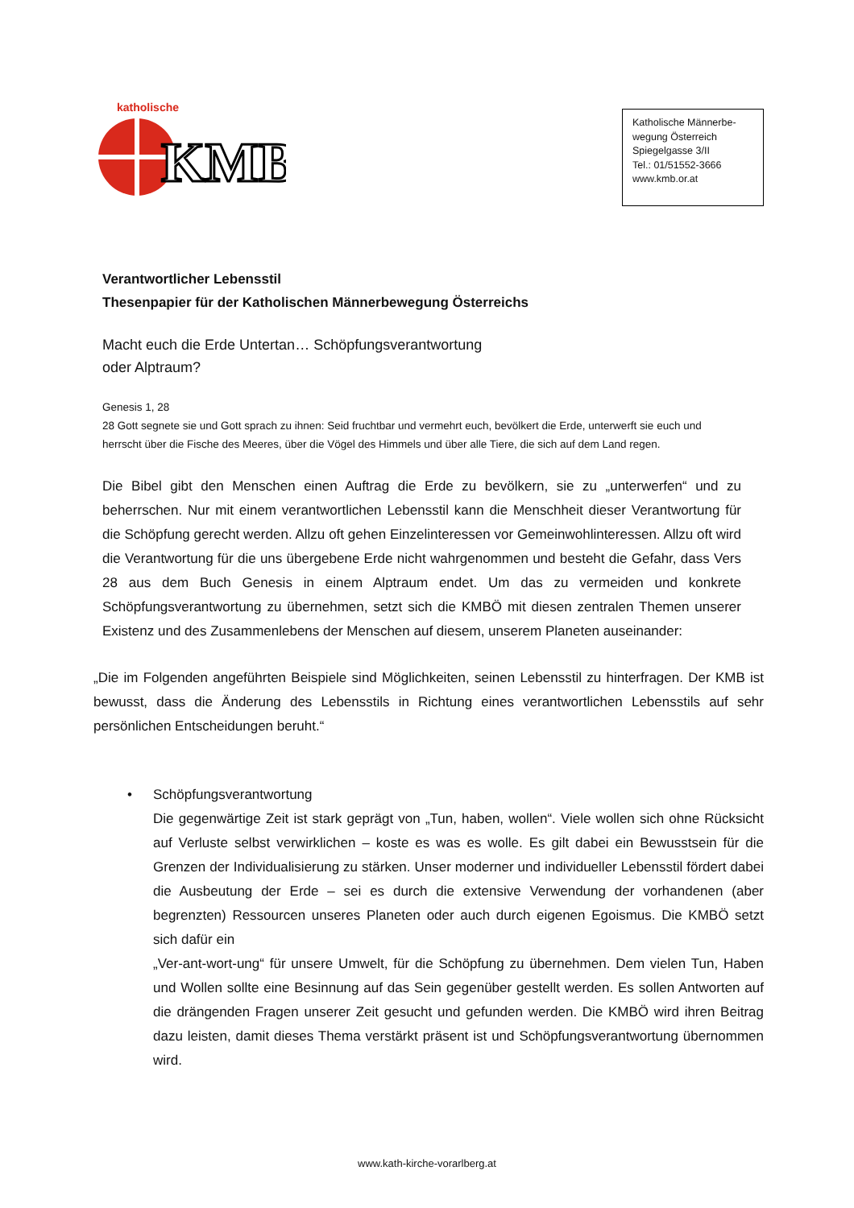KMB
katholische
Katholische Männerbe-
wegung Österreich
Spiegelgasse 3/II
Tel.: 01/51552-3666
www.kmb.or.at
Verantwortlicher Lebensstil
Thesenpapier für der Katholischen Männerbewegung Österreichs
Macht euch die Erde Untertan… Schöpfungsverantwortung
oder Alptraum?
Genesis 1, 28
28 Gott segnete sie und Gott sprach zu ihnen: Seid fruchtbar und vermehrt euch, bevölkert die Erde, unterwerft sie euch und herrscht über die Fische des Meeres, über die Vögel des Himmels und über alle Tiere, die sich auf dem Land regen.
Die Bibel gibt den Menschen einen Auftrag die Erde zu bevölkern, sie zu „unterwerfen“ und zu beherrschen. Nur mit einem verantwortlichen Lebensstil kann die Menschheit dieser Verantwortung für die Schöpfung gerecht werden. Allzu oft gehen Einzelinteressen vor Gemeinwohlinteressen. Allzu oft wird die Verantwortung für die uns übergebene Erde nicht wahrgenommen und besteht die Gefahr, dass Vers 28 aus dem Buch Genesis in einem Alptraum endet. Um das zu vermeiden und konkrete Schöpfungsverantwortung zu übernehmen, setzt sich die KMBÖ mit diesen zentralen Themen unserer Existenz und des Zusammenlebens der Menschen auf diesem, unserem Planeten auseinander:
„Die im Folgenden angeführten Beispiele sind Möglichkeiten, seinen Lebensstil zu hinterfragen. Der KMB ist bewusst, dass die Änderung des Lebensstils in Richtung eines verantwortlichen Lebensstils auf sehr persönlichen Entscheidungen beruht.“
• Schöpfungsverantwortung
Die gegenwärtige Zeit ist stark geprägt von „Tun, haben, wollen“. Viele wollen sich ohne Rücksicht auf Verluste selbst verwirklichen – koste es was es wolle. Es gilt dabei ein Bewusstsein für die Grenzen der Individualisierung zu stärken. Unser moderner und individueller Lebensstil fördert dabei die Ausbeutung der Erde – sei es durch die extensive Verwendung der vorhandenen (aber begrenzten) Ressourcen unseres Planeten oder auch durch eigenen Egoismus. Die KMBÖ setzt sich dafür ein
„Ver-ant-wort-ung“ für unsere Umwelt, für die Schöpfung zu übernehmen. Dem vielen Tun, Haben und Wollen sollte eine Besinnung auf das Sein gegenüber gestellt werden. Es sollen Antworten auf die drängenden Fragen unserer Zeit gesucht und gefunden werden. Die KMBÖ wird ihren Beitrag dazu leisten, damit dieses Thema verstärkt präsent ist und Schöpfungsverantwortung übernommen wird.
www.kath-kirche-vorarlberg.at